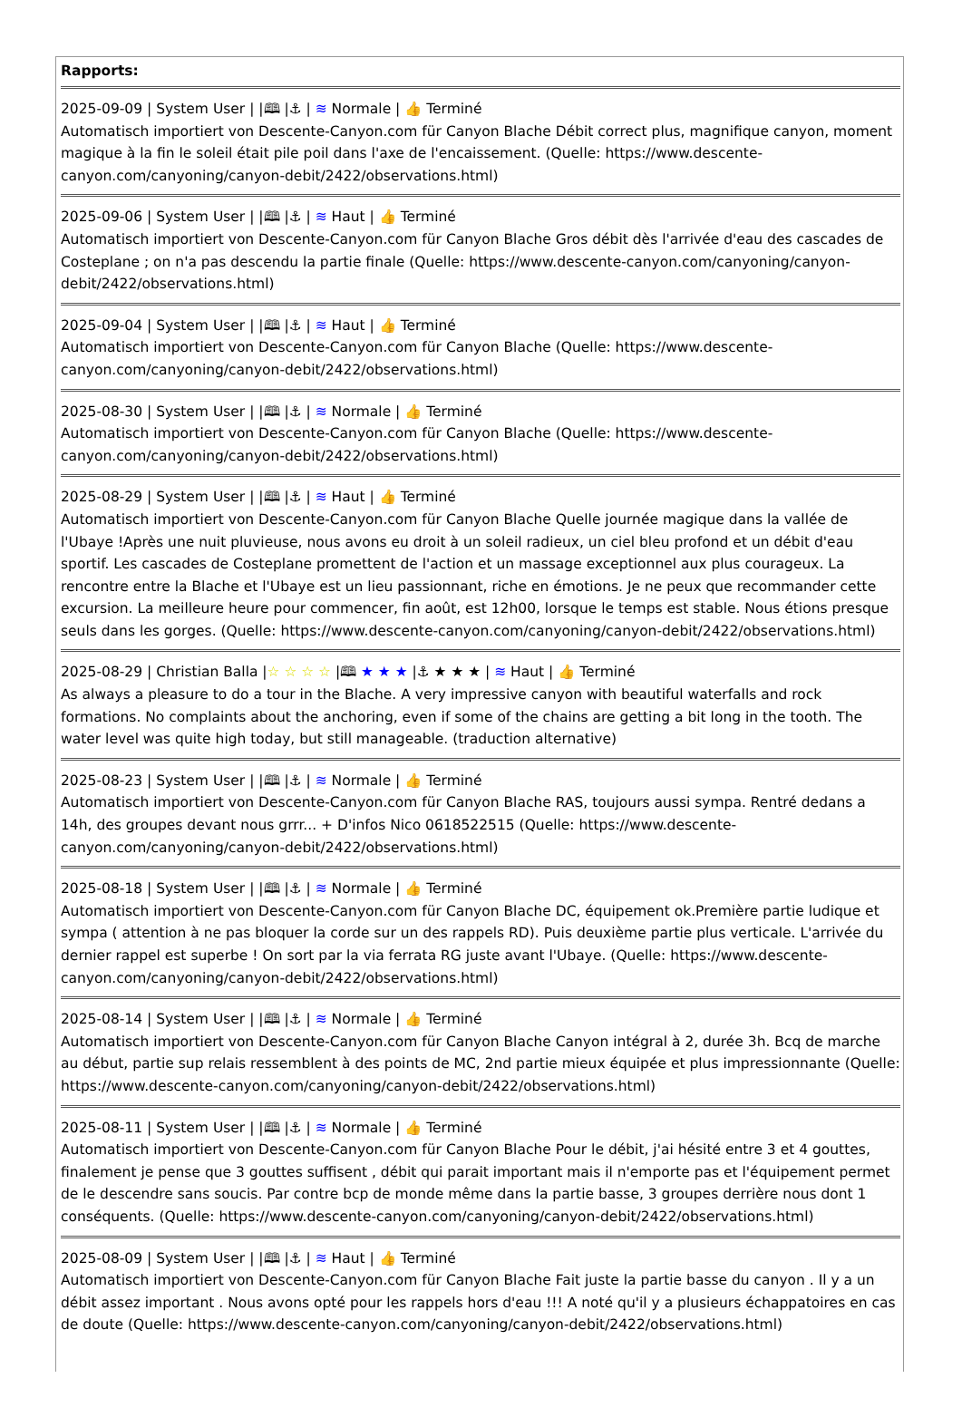Rapports:
2025-09-09 | System User | |🕮 |⚓ | ≋ Normale | 👍 Terminé
Automatisch importiert von Descente-Canyon.com für Canyon Blache Débit correct plus, magnifique canyon, moment magique à la fin le soleil était pile poil dans l'axe de l'encaissement. (Quelle: https://www.descente-canyon.com/canyoning/canyon-debit/2422/observations.html)
2025-09-06 | System User | |🕮 |⚓ | ≋ Haut | 👍 Terminé
Automatisch importiert von Descente-Canyon.com für Canyon Blache Gros débit dès l'arrivée d'eau des cascades de Costeplane ; on n'a pas descendu la partie finale (Quelle: https://www.descente-canyon.com/canyoning/canyon-debit/2422/observations.html)
2025-09-04 | System User | |🕮 |⚓ | ≋ Haut | 👍 Terminé
Automatisch importiert von Descente-Canyon.com für Canyon Blache (Quelle: https://www.descente-canyon.com/canyoning/canyon-debit/2422/observations.html)
2025-08-30 | System User | |🕮 |⚓ | ≋ Normale | 👍 Terminé
Automatisch importiert von Descente-Canyon.com für Canyon Blache (Quelle: https://www.descente-canyon.com/canyoning/canyon-debit/2422/observations.html)
2025-08-29 | System User | |🕮 |⚓ | ≋ Haut | 👍 Terminé
Automatisch importiert von Descente-Canyon.com für Canyon Blache Quelle journée magique dans la vallée de l'Ubaye !Après une nuit pluvieuse, nous avons eu droit à un soleil radieux, un ciel bleu profond et un débit d'eau sportif. Les cascades de Costeplane promettent de l'action et un massage exceptionnel aux plus courageux. La rencontre entre la Blache et l'Ubaye est un lieu passionnant, riche en émotions. Je ne peux que recommander cette excursion. La meilleure heure pour commencer, fin août, est 12h00, lorsque le temps est stable. Nous étions presque seuls dans les gorges. (Quelle: https://www.descente-canyon.com/canyoning/canyon-debit/2422/observations.html)
2025-08-29 | Christian Balla |☆ ☆ ☆ ☆ |🕮 ★ ★ ★ |⚓ ★ ★ ★ | ≋ Haut | 👍 Terminé
As always a pleasure to do a tour in the Blache. A very impressive canyon with beautiful waterfalls and rock formations. No complaints about the anchoring, even if some of the chains are getting a bit long in the tooth. The water level was quite high today, but still manageable. (traduction alternative)
2025-08-23 | System User | |🕮 |⚓ | ≋ Normale | 👍 Terminé
Automatisch importiert von Descente-Canyon.com für Canyon Blache RAS, toujours aussi sympa. Rentré dedans a 14h, des groupes devant nous grrr... + D'infos Nico 0618522515 (Quelle: https://www.descente-canyon.com/canyoning/canyon-debit/2422/observations.html)
2025-08-18 | System User | |🕮 |⚓ | ≋ Normale | 👍 Terminé
Automatisch importiert von Descente-Canyon.com für Canyon Blache DC, équipement ok.Première partie ludique et sympa ( attention à ne pas bloquer la corde sur un des rappels RD). Puis deuxième partie plus verticale. L'arrivée du dernier rappel est superbe ! On sort par la via ferrata RG juste avant l'Ubaye. (Quelle: https://www.descente-canyon.com/canyoning/canyon-debit/2422/observations.html)
2025-08-14 | System User | |🕮 |⚓ | ≋ Normale | 👍 Terminé
Automatisch importiert von Descente-Canyon.com für Canyon Blache Canyon intégral à 2, durée 3h. Bcq de marche au début, partie sup relais ressemblent à des points de MC, 2nd partie mieux équipée et plus impressionnante (Quelle: https://www.descente-canyon.com/canyoning/canyon-debit/2422/observations.html)
2025-08-11 | System User | |🕮 |⚓ | ≋ Normale | 👍 Terminé
Automatisch importiert von Descente-Canyon.com für Canyon Blache Pour le débit, j'ai hésité entre 3 et 4 gouttes, finalement je pense que 3 gouttes suffisent , débit qui parait important mais il n'emporte pas et l'équipement permet de le descendre sans soucis. Par contre bcp de monde même dans la partie basse, 3 groupes derrière nous dont 1 conséquents. (Quelle: https://www.descente-canyon.com/canyoning/canyon-debit/2422/observations.html)
2025-08-09 | System User | |🕮 |⚓ | ≋ Haut | 👍 Terminé
Automatisch importiert von Descente-Canyon.com für Canyon Blache Fait juste la partie basse du canyon . Il y a un débit assez important . Nous avons opté pour les rappels hors d'eau !!! A noté qu'il y a plusieurs échappatoires en cas de doute (Quelle: https://www.descente-canyon.com/canyoning/canyon-debit/2422/observations.html)